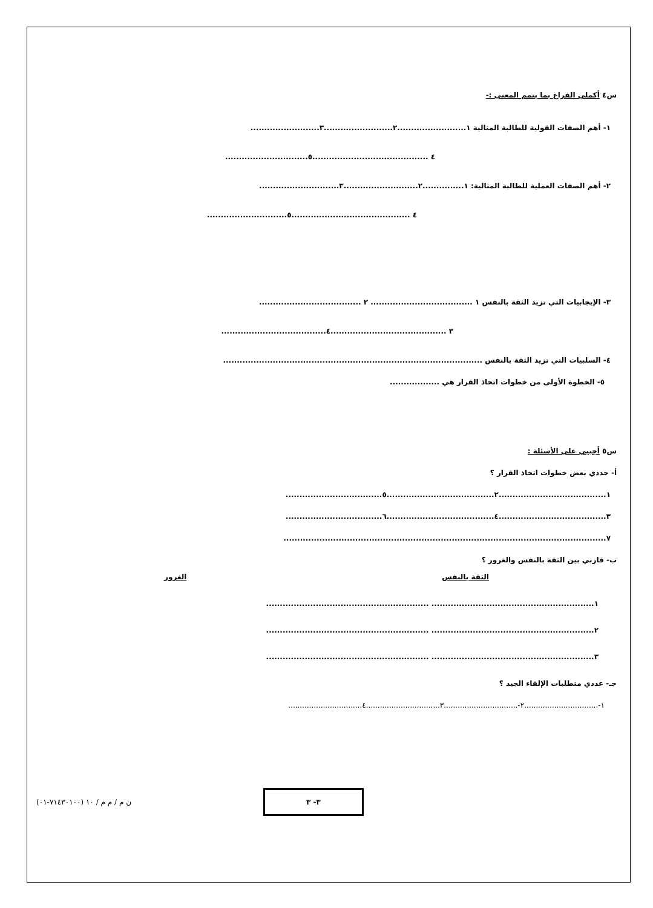س٤ أكملي الفراغ بما يتمم المعنى :-
١- أهم الصفات القولية للطالبة المثالية ١.........................٢.........................٣.........................
٤ ..........................................٥..............................
٢- أهم الصفات العملية للطالبة المثالية: ١...............٢...........................٣.............................
٤ ...........................................٥.............................
٣- الإيجابيات التي تزيد الثقة بالنفس ١ ..................................... ٢ .....................................
٣ ..........................................٤......................................
٤- السلبيات التي تزيد الثقة بالنفس ..............................................................................................
٥- الخطوة الأولى من خطوات اتخاذ القرار هي ..................
س٥ أجيبي على الأسئلة :
أ- حددي بعض خطوات اتخاذ القرار ؟
١.......................................٢.......................................٥...................................
٣.......................................٤.......................................٦...................................
٧.....................................................................................................................
ب- قارني بين الثقة بالنفس والغرور ؟
الثقة بالنفس الغرور
١........................................................... ...........................................................
٢........................................................... ...........................................................
٣........................................................... ...........................................................
جـ- عددي متطلبات الإلقاء الجيد ؟
١-................................٢-................................٣................................٤................................
(٧١٤٣٠١٠٠-٠١) ن م / م م / ١٠
٣- ٣